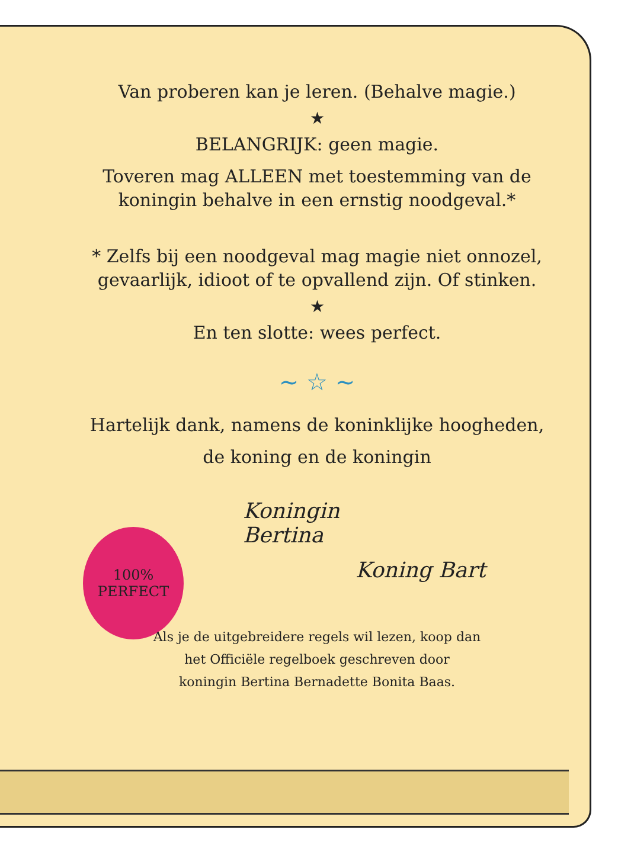100%
PERFECT
Van proberen kan je leren. (Behalve magie.)
★
BELANGRIJK: geen magie.
Toveren mag ALLEEN met toestemming van de
koningin behalve in een ernstig noodgeval.*
* Zelfs bij een noodgeval mag magie niet onnozel,
gevaarlijk, idioot of te opvallend zijn. Of stinken.
★
En ten slotte: wees perfect.
~ ☆ ~
Hartelijk dank, namens de koninklijke hoogheden,
de koning en de koningin
Koningin
Bertina
Koning Bart
Als je de uitgebreidere regels wil lezen, koop dan
het Officiële regelboek geschreven door
koningin Bertina Bernadette Bonita Baas.